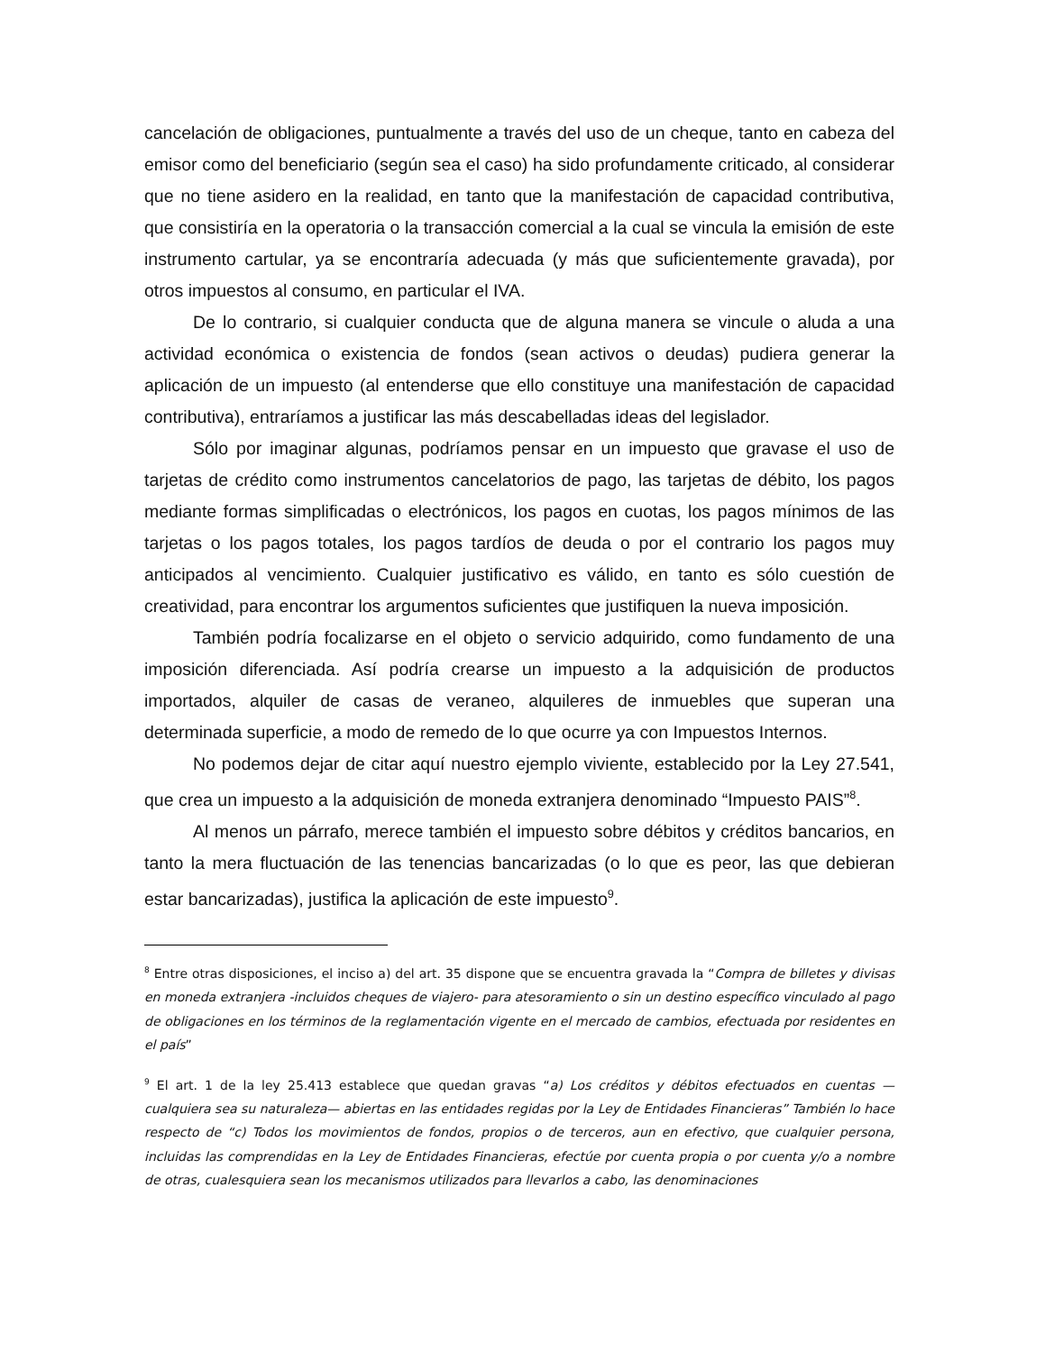cancelación de obligaciones, puntualmente a través del uso de un cheque, tanto en cabeza del emisor como del beneficiario (según sea el caso) ha sido profundamente criticado, al considerar que no tiene asidero en la realidad, en tanto que la manifestación de capacidad contributiva, que consistiría en la operatoria o la transacción comercial a la cual se vincula la emisión de este instrumento cartular, ya se encontraría adecuada (y más que suficientemente gravada), por otros impuestos al consumo, en particular el IVA.
De lo contrario, si cualquier conducta que de alguna manera se vincule o aluda a una actividad económica o existencia de fondos (sean activos o deudas) pudiera generar la aplicación de un impuesto (al entenderse que ello constituye una manifestación de capacidad contributiva), entraríamos a justificar las más descabelladas ideas del legislador.
Sólo por imaginar algunas, podríamos pensar en un impuesto que gravase el uso de tarjetas de crédito como instrumentos cancelatorios de pago, las tarjetas de débito, los pagos mediante formas simplificadas o electrónicos, los pagos en cuotas, los pagos mínimos de las tarjetas o los pagos totales, los pagos tardíos de deuda o por el contrario los pagos muy anticipados al vencimiento. Cualquier justificativo es válido, en tanto es sólo cuestión de creatividad, para encontrar los argumentos suficientes que justifiquen la nueva imposición.
También podría focalizarse en el objeto o servicio adquirido, como fundamento de una imposición diferenciada. Así podría crearse un impuesto a la adquisición de productos importados, alquiler de casas de veraneo, alquileres de inmuebles que superan una determinada superficie, a modo de remedo de lo que ocurre ya con Impuestos Internos.
No podemos dejar de citar aquí nuestro ejemplo viviente, establecido por la Ley 27.541, que crea un impuesto a la adquisición de moneda extranjera denominado “Impuesto PAIS”<sup>8</sup>.
Al menos un párrafo, merece también el impuesto sobre débitos y créditos bancarios, en tanto la mera fluctuación de las tenencias bancarizadas (o lo que es peor, las que debieran estar bancarizadas), justifica la aplicación de este impuesto<sup>9</sup>.
<sup>8</sup> Entre otras disposiciones, el inciso a) del art. 35 dispone que se encuentra gravada la “Compra de billetes y divisas en moneda extranjera -incluidos cheques de viajero- para atesoramiento o sin un destino específico vinculado al pago de obligaciones en los términos de la reglamentación vigente en el mercado de cambios, efectuada por residentes en el país”
<sup>9</sup> El art. 1 de la ley 25.413 establece que quedan gravas “a) Los créditos y débitos efectuados en cuentas —cualquiera sea su naturaleza— abiertas en las entidades regidas por la Ley de Entidades Financieras” También lo hace respecto de “c) Todos los movimientos de fondos, propios o de terceros, aun en efectivo, que cualquier persona, incluidas las comprendidas en la Ley de Entidades Financieras, efectúe por cuenta propia o por cuenta y/o a nombre de otras, cualesquiera sean los mecanismos utilizados para llevarlos a cabo, las denominaciones